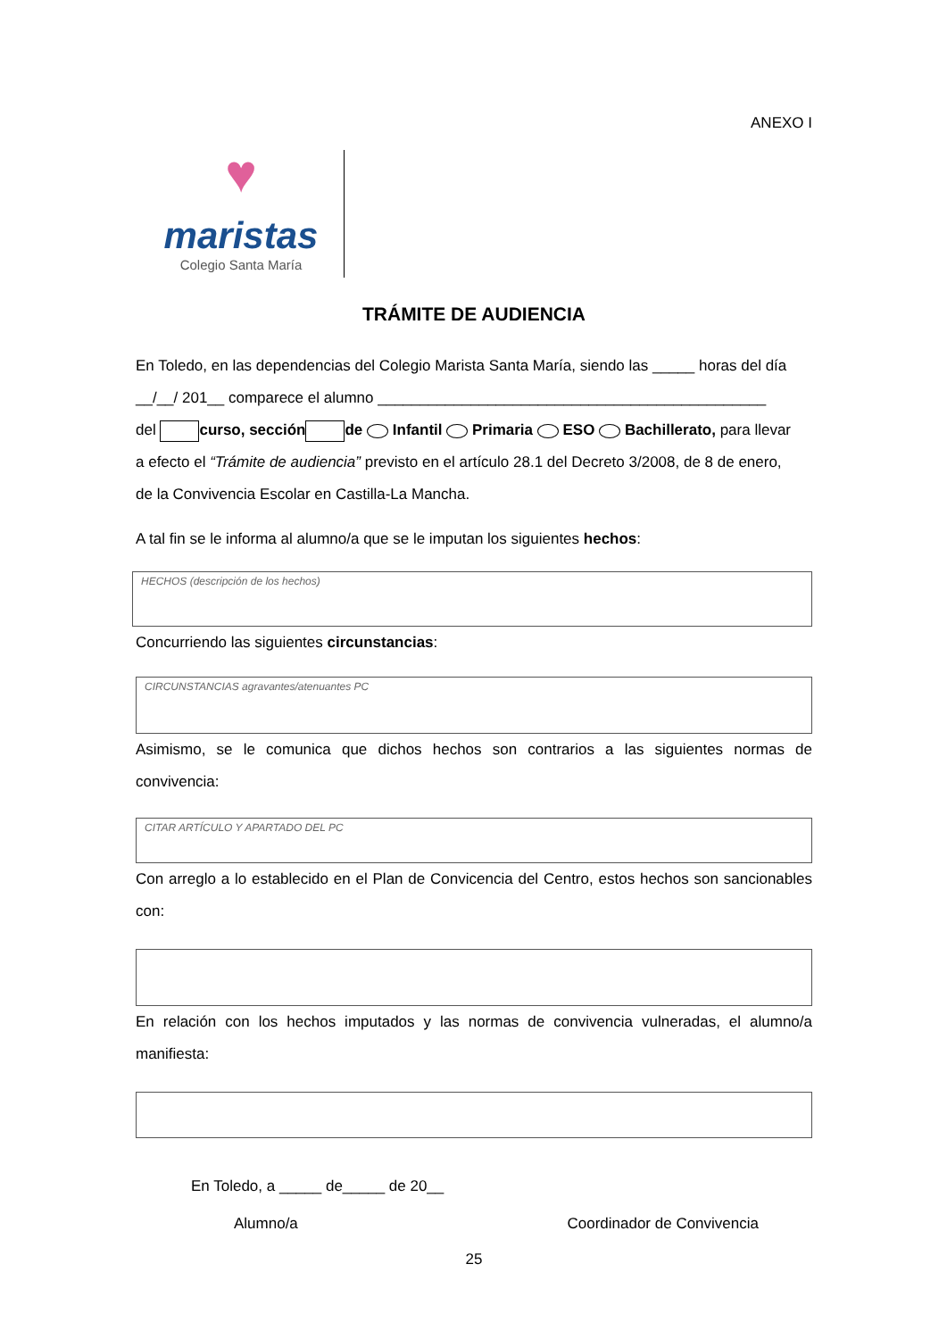ANEXO I
♥
maristas
Colegio Santa María
TRÁMITE DE AUDIENCIA
En Toledo, en las dependencias del Colegio Marista Santa María, siendo las _____ horas del día
__/__/ 201__ comparece el alumno ______________________________________________
del curso, sección de Infantil Primaria ESO Bachillerato, para llevar
a efecto el “Trámite de audiencia” previsto en el artículo 28.1 del Decreto 3/2008, de 8 de enero,
de la Convivencia Escolar en Castilla-La Mancha.
A tal fin se le informa al alumno/a que se le imputan los siguientes hechos:
HECHOS (descripción de los hechos)
Concurriendo las siguientes circunstancias:
CIRCUNSTANCIAS agravantes/atenuantes PC
Asimismo, se le comunica que dichos hechos son contrarios a las siguientes normas de convivencia:
CITAR ARTÍCULO Y APARTADO DEL PC
Con arreglo a lo establecido en el Plan de Convicencia del Centro, estos hechos son sancionables con:
En relación con los hechos imputados y las normas de convivencia vulneradas, el alumno/a manifiesta:
En Toledo, a _____ de_____ de 20__
Alumno/a Coordinador de Convivencia
25